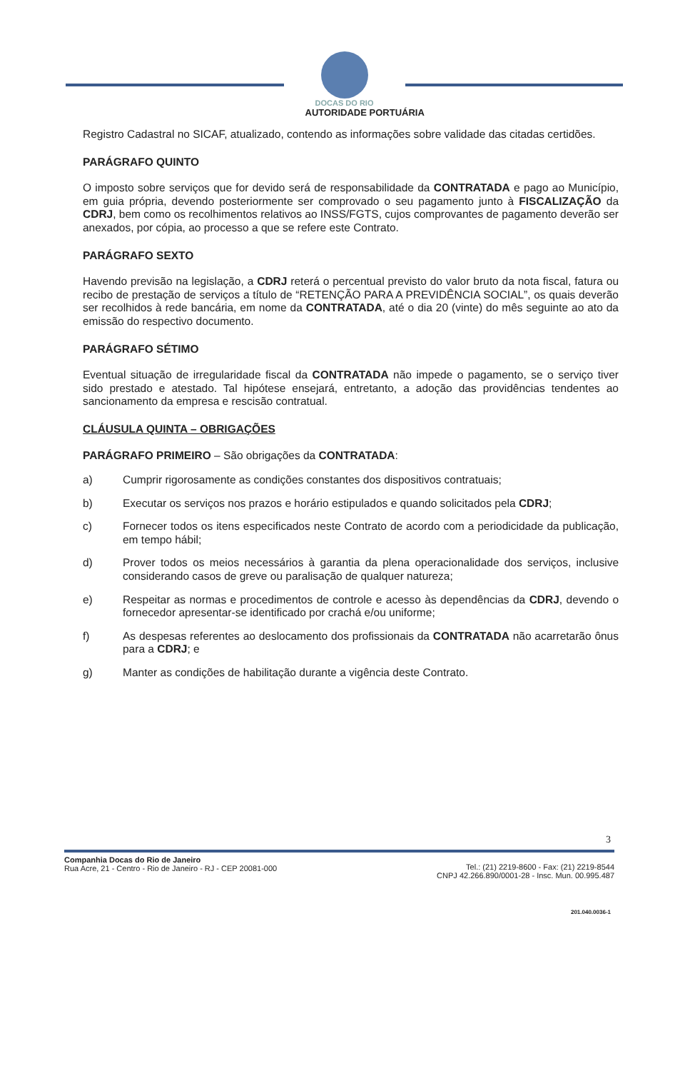DOCAS DO RIO
AUTORIDADE PORTUÁRIA
Registro Cadastral no SICAF, atualizado, contendo as informações sobre validade das citadas certidões.
PARÁGRAFO QUINTO
O imposto sobre serviços que for devido será de responsabilidade da CONTRATADA e pago ao Município, em guia própria, devendo posteriormente ser comprovado o seu pagamento junto à FISCALIZAÇÃO da CDRJ, bem como os recolhimentos relativos ao INSS/FGTS, cujos comprovantes de pagamento deverão ser anexados, por cópia, ao processo a que se refere este Contrato.
PARÁGRAFO SEXTO
Havendo previsão na legislação, a CDRJ reterá o percentual previsto do valor bruto da nota fiscal, fatura ou recibo de prestação de serviços a título de “RETENÇÃO PARA A PREVIDÊNCIA SOCIAL”, os quais deverão ser recolhidos à rede bancária, em nome da CONTRATADA, até o dia 20 (vinte) do mês seguinte ao ato da emissão do respectivo documento.
PARÁGRAFO SÉTIMO
Eventual situação de irregularidade fiscal da CONTRATADA não impede o pagamento, se o serviço tiver sido prestado e atestado. Tal hipótese ensejará, entretanto, a adoção das providências tendentes ao sancionamento da empresa e rescisão contratual.
CLÁUSULA QUINTA – OBRIGAÇÕES
PARÁGRAFO PRIMEIRO – São obrigações da CONTRATADA:
a) Cumprir rigorosamente as condições constantes dos dispositivos contratuais;
b) Executar os serviços nos prazos e horário estipulados e quando solicitados pela CDRJ;
c) Fornecer todos os itens especificados neste Contrato de acordo com a periodicidade da publicação, em tempo hábil;
d) Prover todos os meios necessários à garantia da plena operacionalidade dos serviços, inclusive considerando casos de greve ou paralisação de qualquer natureza;
e) Respeitar as normas e procedimentos de controle e acesso às dependências da CDRJ, devendo o fornecedor apresentar-se identificado por crachá e/ou uniforme;
f) As despesas referentes ao deslocamento dos profissionais da CONTRATADA não acarretarão ônus para a CDRJ; e
g) Manter as condições de habilitação durante a vigência deste Contrato.
3
Companhia Docas do Rio de Janeiro
Rua Acre, 21 - Centro - Rio de Janeiro - RJ - CEP 20081-000
Tel.: (21) 2219-8600 - Fax: (21) 2219-8544
CNPJ 42.266.890/0001-28 - Insc. Mun. 00.995.487
201.040.0036-1